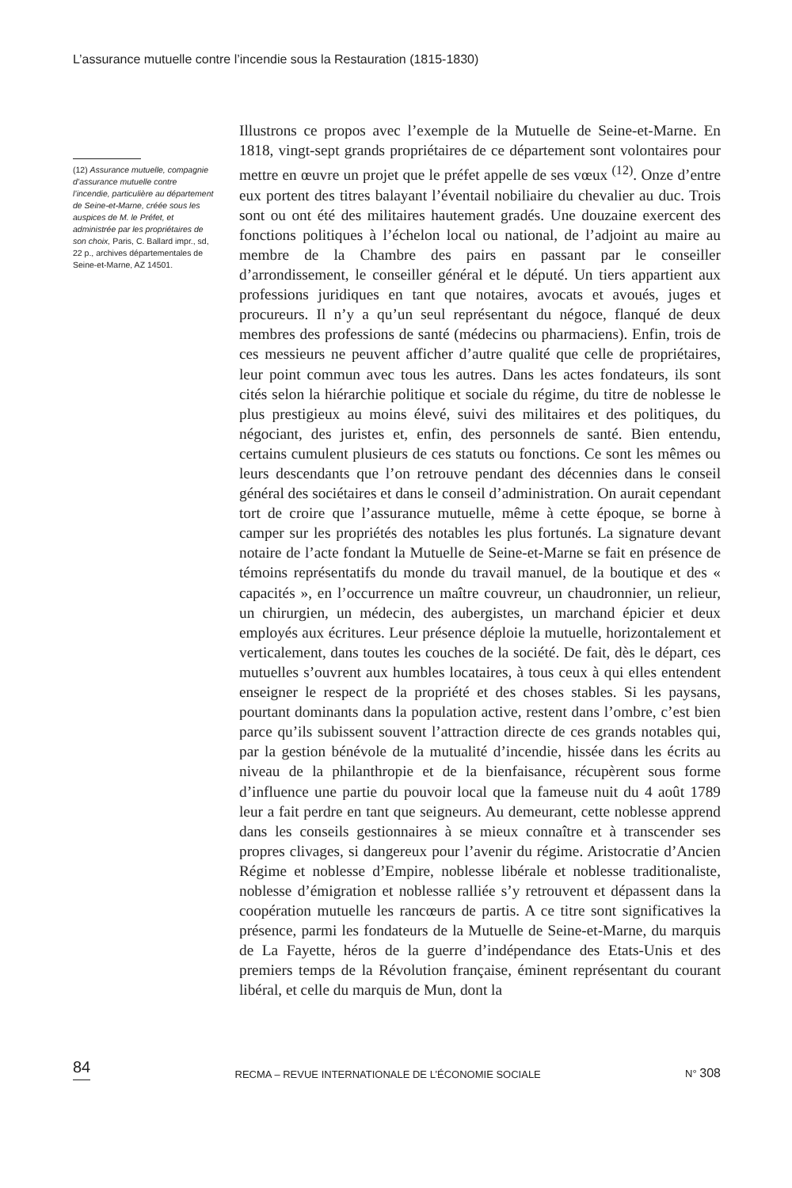L’assurance mutuelle contre l’incendie sous la Restauration (1815-1830)
(12) Assurance mutuelle, compagnie d’assurance mutuelle contre l’incendie, particulière au département de Seine-et-Marne, créée sous les auspices de M. le Préfet, et administrée par les propriétaires de son choix, Paris, C. Ballard impr., sd, 22 p., archives départementales de Seine-et-Marne, AZ 14501.
Illustrons ce propos avec l’exemple de la Mutuelle de Seine-et-Marne. En 1818, vingt-sept grands propriétaires de ce département sont volontaires pour mettre en œuvre un projet que le préfet appelle de ses vœux <sup>(12)</sup>. Onze d’entre eux portent des titres balayant l’éventail nobiliaire du chevalier au duc. Trois sont ou ont été des militaires hautement gradés. Une douzaine exercent des fonctions politiques à l’échelon local ou national, de l’adjoint au maire au membre de la Chambre des pairs en passant par le conseiller d’arrondissement, le conseiller général et le député. Un tiers appartient aux professions juridiques en tant que notaires, avocats et avoués, juges et procureurs. Il n’y a qu’un seul représentant du négoce, flanqué de deux membres des professions de santé (médecins ou pharmaciens). Enfin, trois de ces messieurs ne peuvent afficher d’autre qualité que celle de propriétaires, leur point commun avec tous les autres. Dans les actes fondateurs, ils sont cités selon la hiérarchie politique et sociale du régime, du titre de noblesse le plus prestigieux au moins élevé, suivi des militaires et des politiques, du négociant, des juristes et, enfin, des personnels de santé. Bien entendu, certains cumulent plusieurs de ces statuts ou fonctions. Ce sont les mêmes ou leurs descendants que l’on retrouve pendant des décennies dans le conseil général des sociétaires et dans le conseil d’administration. On aurait cependant tort de croire que l’assurance mutuelle, même à cette époque, se borne à camper sur les propriétés des notables les plus fortunés. La signature devant notaire de l’acte fondant la Mutuelle de Seine-et-Marne se fait en présence de témoins représentatifs du monde du travail manuel, de la boutique et des « capacités », en l’occurrence un maître couvreur, un chaudronnier, un relieur, un chirurgien, un médecin, des aubergistes, un marchand épicier et deux employés aux écritures. Leur présence déploie la mutuelle, horizontalement et verticalement, dans toutes les couches de la société. De fait, dès le départ, ces mutuelles s’ouvrent aux humbles locataires, à tous ceux à qui elles entendent enseigner le respect de la propriété et des choses stables. Si les paysans, pourtant dominants dans la population active, restent dans l’ombre, c’est bien parce qu’ils subissent souvent l’attraction directe de ces grands notables qui, par la gestion bénévole de la mutualité d’incendie, hissée dans les écrits au niveau de la philanthropie et de la bienfaisance, récupèrent sous forme d’influence une partie du pouvoir local que la fameuse nuit du 4 août 1789 leur a fait perdre en tant que seigneurs. Au demeurant, cette noblesse apprend dans les conseils gestionnaires à se mieux connaître et à transcender ses propres clivages, si dangereux pour l’avenir du régime. Aristocratie d’Ancien Régime et noblesse d’Empire, noblesse libérale et noblesse traditionaliste, noblesse d’émigration et noblesse ralliée s’y retrouvent et dépassent dans la coopération mutuelle les rancœurs de partis. A ce titre sont significatives la présence, parmi les fondateurs de la Mutuelle de Seine-et-Marne, du marquis de La Fayette, héros de la guerre d’indépendance des Etats-Unis et des premiers temps de la Révolution française, éminent représentant du courant libéral, et celle du marquis de Mun, dont la
84 RECMA – REVUE INTERNATIONALE DE L’ÉCONOMIE SOCIALE N° 308